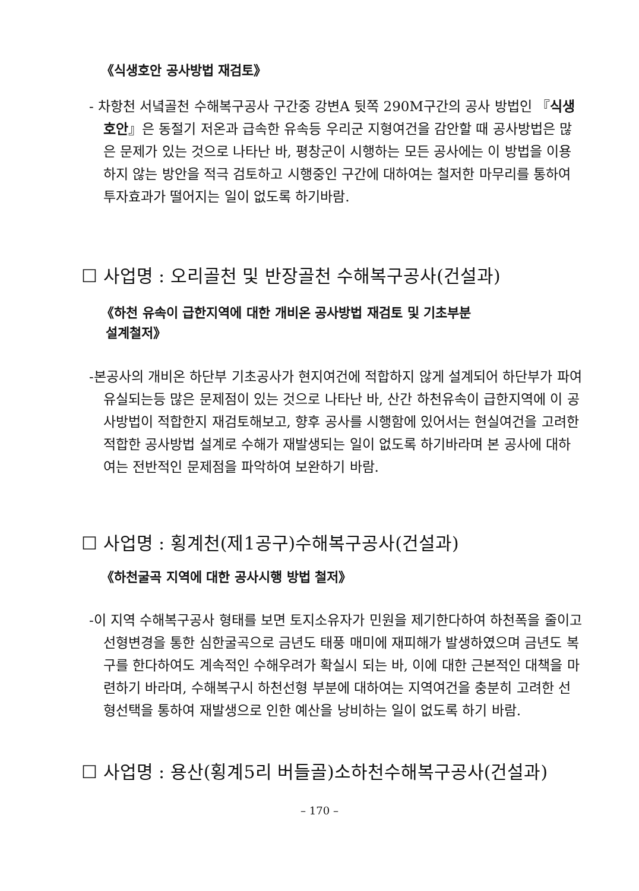《식생호안 공사방법 재검토》
- 차항천 서녘골천 수해복구공사 구간중 강변A 뒷쪽 290M구간의 공사 방법인 『식생호안』은 동절기 저온과 급속한 유속등 우리군 지형여건을 감안할 때 공사방법은 많은 문제가 있는 것으로 나타난 바, 평창군이 시행하는 모든 공사에는 이 방법을 이용하지 않는 방안을 적극 검토하고 시행중인 구간에 대하여는 철저한 마무리를 통하여 투자효과가 떨어지는 일이 없도록 하기바람.
☐ 사업명 : 오리골천 및 반장골천 수해복구공사(건설과)
《하천 유속이 급한지역에 대한 개비온 공사방법 재검토 및 기초부분
설계철저》
-본공사의 개비온 하단부 기초공사가 현지여건에 적합하지 않게 설계되어 하단부가 파여 유실되는등 많은 문제점이 있는 것으로 나타난 바, 산간 하천유속이 급한지역에 이 공사방법이 적합한지 재검토해보고, 향후 공사를 시행함에 있어서는 현실여건을 고려한 적합한 공사방법 설계로 수해가 재발생되는 일이 없도록 하기바라며 본 공사에 대하여는 전반적인 문제점을 파악하여 보완하기 바람.
☐ 사업명 : 횡계천(제1공구)수해복구공사(건설과)
《하천굴곡 지역에 대한 공사시행 방법 철저》
-이 지역 수해복구공사 형태를 보면 토지소유자가 민원을 제기한다하여 하천폭을 줄이고 선형변경을 통한 심한굴곡으로 금년도 태풍 매미에 재피해가 발생하였으며 금년도 복구를 한다하여도 계속적인 수해우려가 확실시 되는 바, 이에 대한 근본적인 대책을 마련하기 바라며, 수해복구시 하천선형 부분에 대하여는 지역여건을 충분히 고려한 선형선택을 통하여 재발생으로 인한 예산을 낭비하는 일이 없도록 하기 바람.
☐ 사업명 : 용산(횡계5리 버들골)소하천수해복구공사(건설과)
– 170 –